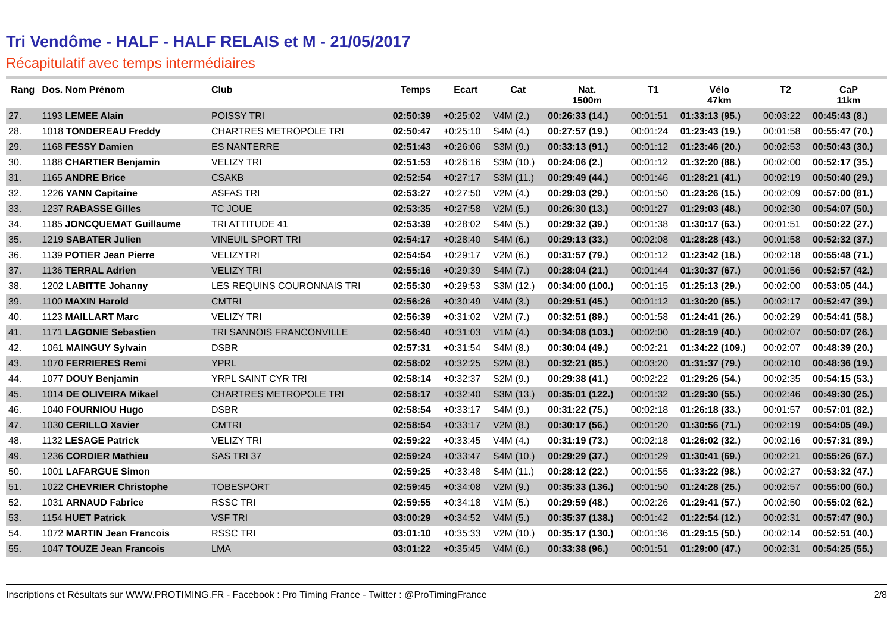Tri Vendôme - HALF - HALF RELAIS et M - 21/05/2017
Récapitulatif avec temps intermédiaires
| Rang | Dos. Nom Prénom | Club | Temps | Ecart | Cat | Nat. 1500m | T1 | Vélo 47km | T2 | CaP 11km |
| --- | --- | --- | --- | --- | --- | --- | --- | --- | --- | --- |
| 27. | 1193 LEMEE Alain | POISSY TRI | 02:50:39 | +0:25:02 | V4M (2.) | 00:26:33 (14.) | 00:01:51 | 01:33:13 (95.) | 00:03:22 | 00:45:43 (8.) |
| 28. | 1018 TONDEREAU Freddy | CHARTRES METROPOLE TRI | 02:50:47 | +0:25:10 | S4M (4.) | 00:27:57 (19.) | 00:01:24 | 01:23:43 (19.) | 00:01:58 | 00:55:47 (70.) |
| 29. | 1168 FESSY Damien | ES NANTERRE | 02:51:43 | +0:26:06 | S3M (9.) | 00:33:13 (91.) | 00:01:12 | 01:23:46 (20.) | 00:02:53 | 00:50:43 (30.) |
| 30. | 1188 CHARTIER Benjamin | VELIZY TRI | 02:51:53 | +0:26:16 | S3M (10.) | 00:24:06 (2.) | 00:01:12 | 01:32:20 (88.) | 00:02:00 | 00:52:17 (35.) |
| 31. | 1165 ANDRE Brice | CSAKB | 02:52:54 | +0:27:17 | S3M (11.) | 00:29:49 (44.) | 00:01:46 | 01:28:21 (41.) | 00:02:19 | 00:50:40 (29.) |
| 32. | 1226 YANN Capitaine | ASFAS TRI | 02:53:27 | +0:27:50 | V2M (4.) | 00:29:03 (29.) | 00:01:50 | 01:23:26 (15.) | 00:02:09 | 00:57:00 (81.) |
| 33. | 1237 RABASSE Gilles | TC JOUE | 02:53:35 | +0:27:58 | V2M (5.) | 00:26:30 (13.) | 00:01:27 | 01:29:03 (48.) | 00:02:30 | 00:54:07 (50.) |
| 34. | 1185 JONCQUEMAT Guillaume | TRI ATTITUDE 41 | 02:53:39 | +0:28:02 | S4M (5.) | 00:29:32 (39.) | 00:01:38 | 01:30:17 (63.) | 00:01:51 | 00:50:22 (27.) |
| 35. | 1219 SABATER Julien | VINEUIL SPORT TRI | 02:54:17 | +0:28:40 | S4M (6.) | 00:29:13 (33.) | 00:02:08 | 01:28:28 (43.) | 00:01:58 | 00:52:32 (37.) |
| 36. | 1139 POTIER Jean Pierre | VELIZYTRI | 02:54:54 | +0:29:17 | V2M (6.) | 00:31:57 (79.) | 00:01:12 | 01:23:42 (18.) | 00:02:18 | 00:55:48 (71.) |
| 37. | 1136 TERRAL Adrien | VELIZY TRI | 02:55:16 | +0:29:39 | S4M (7.) | 00:28:04 (21.) | 00:01:44 | 01:30:37 (67.) | 00:01:56 | 00:52:57 (42.) |
| 38. | 1202 LABITTE Johanny | LES REQUINS COURONNAIS TRI | 02:55:30 | +0:29:53 | S3M (12.) | 00:34:00 (100.) | 00:01:15 | 01:25:13 (29.) | 00:02:00 | 00:53:05 (44.) |
| 39. | 1100 MAXIN Harold | CMTRI | 02:56:26 | +0:30:49 | V4M (3.) | 00:29:51 (45.) | 00:01:12 | 01:30:20 (65.) | 00:02:17 | 00:52:47 (39.) |
| 40. | 1123 MAILLART Marc | VELIZY TRI | 02:56:39 | +0:31:02 | V2M (7.) | 00:32:51 (89.) | 00:01:58 | 01:24:41 (26.) | 00:02:29 | 00:54:41 (58.) |
| 41. | 1171 LAGONIE Sebastien | TRI SANNOIS FRANCONVILLE | 02:56:40 | +0:31:03 | V1M (4.) | 00:34:08 (103.) | 00:02:00 | 01:28:19 (40.) | 00:02:07 | 00:50:07 (26.) |
| 42. | 1061 MAINGUY Sylvain | DSBR | 02:57:31 | +0:31:54 | S4M (8.) | 00:30:04 (49.) | 00:02:21 | 01:34:22 (109.) | 00:02:07 | 00:48:39 (20.) |
| 43. | 1070 FERRIERES Remi | YPRL | 02:58:02 | +0:32:25 | S2M (8.) | 00:32:21 (85.) | 00:03:20 | 01:31:37 (79.) | 00:02:10 | 00:48:36 (19.) |
| 44. | 1077 DOUY Benjamin | YRPL SAINT CYR TRI | 02:58:14 | +0:32:37 | S2M (9.) | 00:29:38 (41.) | 00:02:22 | 01:29:26 (54.) | 00:02:35 | 00:54:15 (53.) |
| 45. | 1014 DE OLIVEIRA Mikael | CHARTRES METROPOLE TRI | 02:58:17 | +0:32:40 | S3M (13.) | 00:35:01 (122.) | 00:01:32 | 01:29:30 (55.) | 00:02:46 | 00:49:30 (25.) |
| 46. | 1040 FOURNIOU Hugo | DSBR | 02:58:54 | +0:33:17 | S4M (9.) | 00:31:22 (75.) | 00:02:18 | 01:26:18 (33.) | 00:01:57 | 00:57:01 (82.) |
| 47. | 1030 CERILLO Xavier | CMTRI | 02:58:54 | +0:33:17 | V2M (8.) | 00:30:17 (56.) | 00:01:20 | 01:30:56 (71.) | 00:02:19 | 00:54:05 (49.) |
| 48. | 1132 LESAGE Patrick | VELIZY TRI | 02:59:22 | +0:33:45 | V4M (4.) | 00:31:19 (73.) | 00:02:18 | 01:26:02 (32.) | 00:02:16 | 00:57:31 (89.) |
| 49. | 1236 CORDIER Mathieu | SAS TRI 37 | 02:59:24 | +0:33:47 | S4M (10.) | 00:29:29 (37.) | 00:01:29 | 01:30:41 (69.) | 00:02:21 | 00:55:26 (67.) |
| 50. | 1001 LAFARGUE Simon | | 02:59:25 | +0:33:48 | S4M (11.) | 00:28:12 (22.) | 00:01:55 | 01:33:22 (98.) | 00:02:27 | 00:53:32 (47.) |
| 51. | 1022 CHEVRIER Christophe | TOBESPORT | 02:59:45 | +0:34:08 | V2M (9.) | 00:35:33 (136.) | 00:01:50 | 01:24:28 (25.) | 00:02:57 | 00:55:00 (60.) |
| 52. | 1031 ARNAUD Fabrice | RSSC TRI | 02:59:55 | +0:34:18 | V1M (5.) | 00:29:59 (48.) | 00:02:26 | 01:29:41 (57.) | 00:02:50 | 00:55:02 (62.) |
| 53. | 1154 HUET Patrick | VSF TRI | 03:00:29 | +0:34:52 | V4M (5.) | 00:35:37 (138.) | 00:01:42 | 01:22:54 (12.) | 00:02:31 | 00:57:47 (90.) |
| 54. | 1072 MARTIN Jean Francois | RSSC TRI | 03:01:10 | +0:35:33 | V2M (10.) | 00:35:17 (130.) | 00:01:36 | 01:29:15 (50.) | 00:02:14 | 00:52:51 (40.) |
| 55. | 1047 TOUZE Jean Francois | LMA | 03:01:22 | +0:35:45 | V4M (6.) | 00:33:38 (96.) | 00:01:51 | 01:29:00 (47.) | 00:02:31 | 00:54:25 (55.) |
Inscriptions et Résultats sur WWW.PROTIMING.FR - Facebook : Pro Timing France - Twitter : @ProTimingFrance 2/8